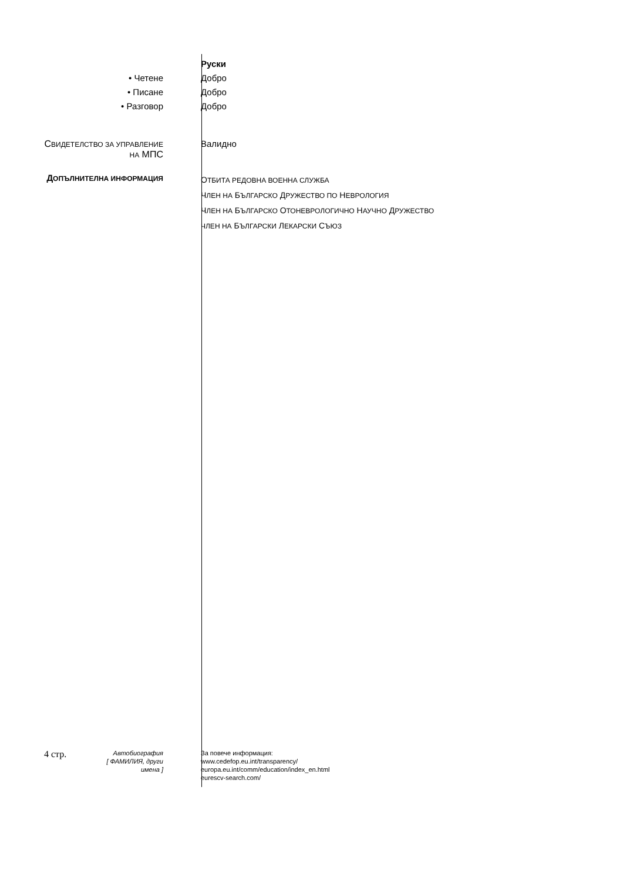Руски
• Четене Добро
• Писане Добро
• Разговор Добро
СВИДЕТЕЛСТВО ЗА УПРАВЛЕНИЕ
НА МПС
Валидно
ДОПЪЛНИТЕЛНА ИНФОРМАЦИЯ
ОТБИТА РЕДОВНА ВОЕННА СЛУЖБА
ЧЛЕН НА БЪЛГАРСКО ДРУЖЕСТВО ПО НЕВРОЛОГИЯ
ЧЛЕН НА БЪЛГАРСКО ОТОНЕВРОЛОГИЧНО НАУЧНО ДРУЖЕСТВО
ЧЛЕН НА БЪЛГАРСКИ ЛЕКАРСКИ СЪЮЗ
4 стр.
Автобиография
[ ФАМИЛИЯ, други имена ]
За повече информация:
www.cedefop.eu.int/transparency/
europa.eu.int/comm/education/index_en.html
eurescv-search.com/